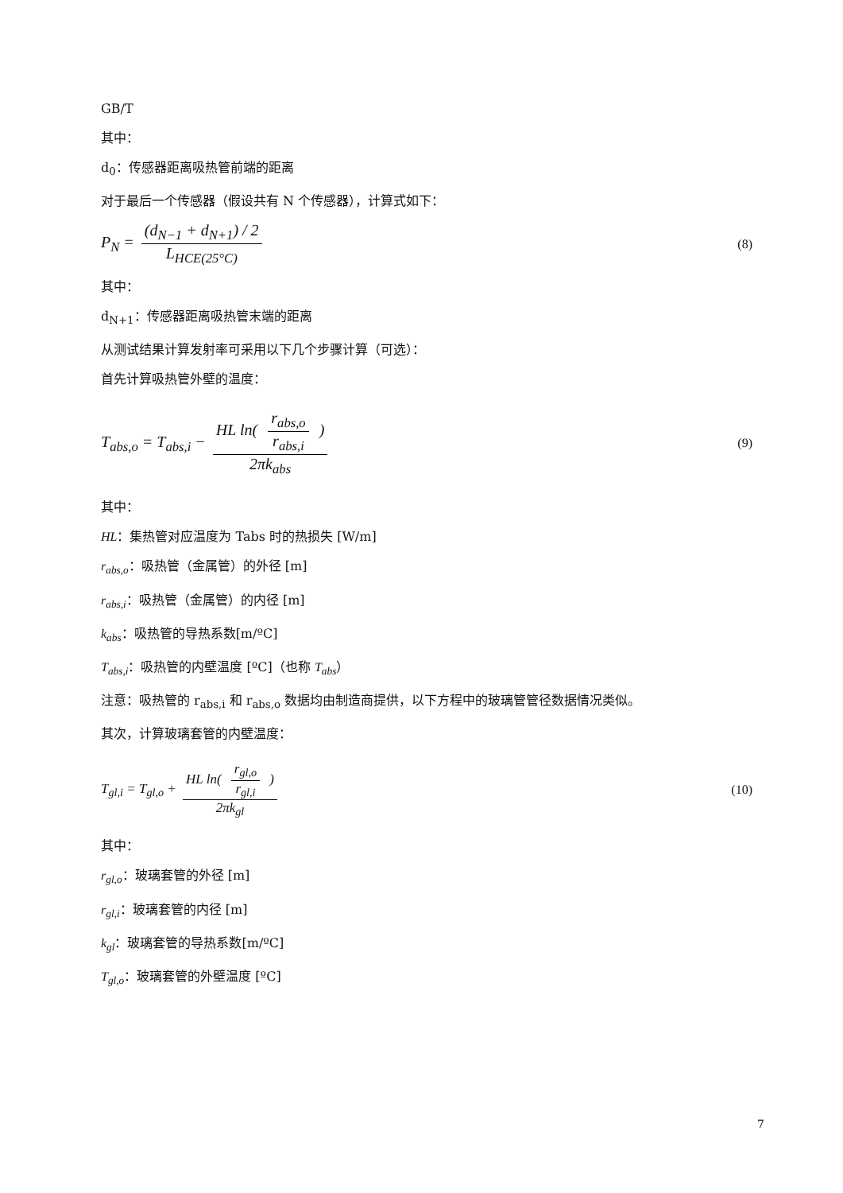GB/T
其中：
d<sub>0</sub>：传感器距离吸热管前端的距离
对于最后一个传感器（假设共有 N 个传感器），计算式如下：
P<sub>N</sub> = (d<sub>N−1</sub> + d<sub>N+1</sub>) / 2 L<sub>HCE(25°C)</sub>
(8)
其中：
d<sub>N+1</sub>：传感器距离吸热管末端的距离
从测试结果计算发射率可采用以下几个步骤计算（可选）：
首先计算吸热管外壁的温度：
T<sub>abs,o</sub> = T<sub>abs,i</sub> − HL ln( r<sub>abs,o</sub> r<sub>abs,i</sub> ) 2πk<sub>abs</sub>
(9)
其中：
HL：集热管对应温度为 Tabs 时的热损失 [W/m]
r<sub>abs,o</sub>：吸热管（金属管）的外径 [m]
r<sub>abs,i</sub>：吸热管（金属管）的内径 [m]
k<sub>abs</sub>：吸热管的导热系数[m/ºC]
T<sub>abs,i</sub>：吸热管的内壁温度 [ºC]（也称 T<sub>abs</sub>）
注意：吸热管的 r<sub>abs,i</sub> 和 r<sub>abs,o</sub> 数据均由制造商提供，以下方程中的玻璃管管径数据情况类似。
其次，计算玻璃套管的内壁温度：
T<sub>gl,i</sub> = T<sub>gl,o</sub> + HL ln( r<sub>gl,o</sub> r<sub>gl,i</sub> ) 2πk<sub>gl</sub>
(10)
其中：
r<sub>gl,o</sub>：玻璃套管的外径 [m]
r<sub>gl,i</sub>：玻璃套管的内径 [m]
k<sub>gl</sub>：玻璃套管的导热系数[m/ºC]
T<sub>gl,o</sub>：玻璃套管的外壁温度 [ºC]
7